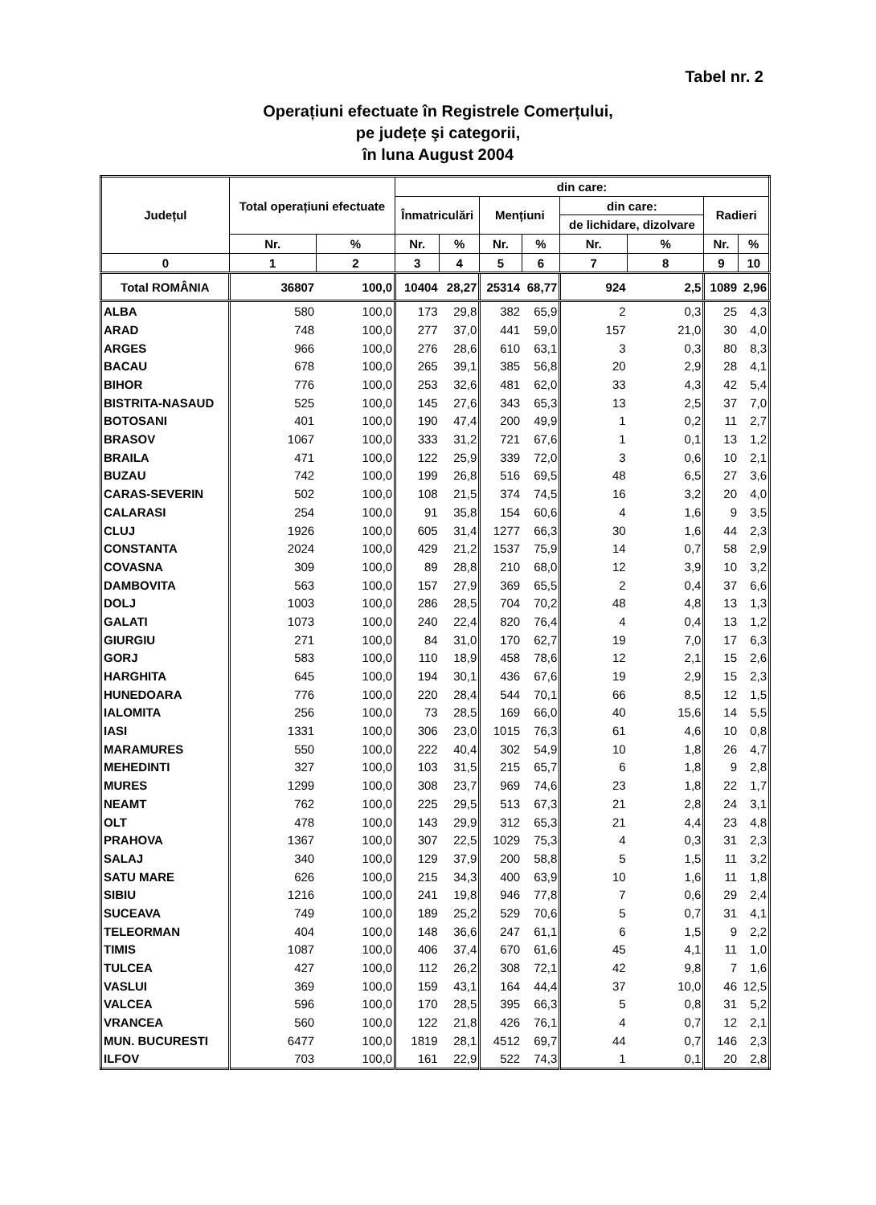Tabel nr. 2
Operațiuni efectuate în Registrele Comerțului,
pe județe şi categorii,
în luna August 2004
| Județul | Total operațiuni efectuate | | din care: | | | | | | | |
| --- | --- | --- | --- | --- | --- | --- | --- | --- | --- | --- |
| | | | Înmatriculări | | Mențiuni | | din care: | | Radieri | |
| | | | | | | | de lichidare, dizolvare | | | |
| | Nr. | % | Nr. | % | Nr. | % | Nr. | % | Nr. | % |
| 0 | 1 | 2 | 3 | 4 | 5 | 6 | 7 | 8 | 9 | 10 |
| Total ROMÂNIA | 36807 | 100,0 | 10404 | 28,27 | 25314 | 68,77 | 924 | 2,5 | 1089 | 2,96 |
| ALBA | 580 | 100,0 | 173 | 29,8 | 382 | 65,9 | 2 | 0,3 | 25 | 4,3 |
| ARAD | 748 | 100,0 | 277 | 37,0 | 441 | 59,0 | 157 | 21,0 | 30 | 4,0 |
| ARGES | 966 | 100,0 | 276 | 28,6 | 610 | 63,1 | 3 | 0,3 | 80 | 8,3 |
| BACAU | 678 | 100,0 | 265 | 39,1 | 385 | 56,8 | 20 | 2,9 | 28 | 4,1 |
| BIHOR | 776 | 100,0 | 253 | 32,6 | 481 | 62,0 | 33 | 4,3 | 42 | 5,4 |
| BISTRITA-NASAUD | 525 | 100,0 | 145 | 27,6 | 343 | 65,3 | 13 | 2,5 | 37 | 7,0 |
| BOTOSANI | 401 | 100,0 | 190 | 47,4 | 200 | 49,9 | 1 | 0,2 | 11 | 2,7 |
| BRASOV | 1067 | 100,0 | 333 | 31,2 | 721 | 67,6 | 1 | 0,1 | 13 | 1,2 |
| BRAILA | 471 | 100,0 | 122 | 25,9 | 339 | 72,0 | 3 | 0,6 | 10 | 2,1 |
| BUZAU | 742 | 100,0 | 199 | 26,8 | 516 | 69,5 | 48 | 6,5 | 27 | 3,6 |
| CARAS-SEVERIN | 502 | 100,0 | 108 | 21,5 | 374 | 74,5 | 16 | 3,2 | 20 | 4,0 |
| CALARASI | 254 | 100,0 | 91 | 35,8 | 154 | 60,6 | 4 | 1,6 | 9 | 3,5 |
| CLUJ | 1926 | 100,0 | 605 | 31,4 | 1277 | 66,3 | 30 | 1,6 | 44 | 2,3 |
| CONSTANTA | 2024 | 100,0 | 429 | 21,2 | 1537 | 75,9 | 14 | 0,7 | 58 | 2,9 |
| COVASNA | 309 | 100,0 | 89 | 28,8 | 210 | 68,0 | 12 | 3,9 | 10 | 3,2 |
| DAMBOVITA | 563 | 100,0 | 157 | 27,9 | 369 | 65,5 | 2 | 0,4 | 37 | 6,6 |
| DOLJ | 1003 | 100,0 | 286 | 28,5 | 704 | 70,2 | 48 | 4,8 | 13 | 1,3 |
| GALATI | 1073 | 100,0 | 240 | 22,4 | 820 | 76,4 | 4 | 0,4 | 13 | 1,2 |
| GIURGIU | 271 | 100,0 | 84 | 31,0 | 170 | 62,7 | 19 | 7,0 | 17 | 6,3 |
| GORJ | 583 | 100,0 | 110 | 18,9 | 458 | 78,6 | 12 | 2,1 | 15 | 2,6 |
| HARGHITA | 645 | 100,0 | 194 | 30,1 | 436 | 67,6 | 19 | 2,9 | 15 | 2,3 |
| HUNEDOARA | 776 | 100,0 | 220 | 28,4 | 544 | 70,1 | 66 | 8,5 | 12 | 1,5 |
| IALOMITA | 256 | 100,0 | 73 | 28,5 | 169 | 66,0 | 40 | 15,6 | 14 | 5,5 |
| IASI | 1331 | 100,0 | 306 | 23,0 | 1015 | 76,3 | 61 | 4,6 | 10 | 0,8 |
| MARAMURES | 550 | 100,0 | 222 | 40,4 | 302 | 54,9 | 10 | 1,8 | 26 | 4,7 |
| MEHEDINTI | 327 | 100,0 | 103 | 31,5 | 215 | 65,7 | 6 | 1,8 | 9 | 2,8 |
| MURES | 1299 | 100,0 | 308 | 23,7 | 969 | 74,6 | 23 | 1,8 | 22 | 1,7 |
| NEAMT | 762 | 100,0 | 225 | 29,5 | 513 | 67,3 | 21 | 2,8 | 24 | 3,1 |
| OLT | 478 | 100,0 | 143 | 29,9 | 312 | 65,3 | 21 | 4,4 | 23 | 4,8 |
| PRAHOVA | 1367 | 100,0 | 307 | 22,5 | 1029 | 75,3 | 4 | 0,3 | 31 | 2,3 |
| SALAJ | 340 | 100,0 | 129 | 37,9 | 200 | 58,8 | 5 | 1,5 | 11 | 3,2 |
| SATU MARE | 626 | 100,0 | 215 | 34,3 | 400 | 63,9 | 10 | 1,6 | 11 | 1,8 |
| SIBIU | 1216 | 100,0 | 241 | 19,8 | 946 | 77,8 | 7 | 0,6 | 29 | 2,4 |
| SUCEAVA | 749 | 100,0 | 189 | 25,2 | 529 | 70,6 | 5 | 0,7 | 31 | 4,1 |
| TELEORMAN | 404 | 100,0 | 148 | 36,6 | 247 | 61,1 | 6 | 1,5 | 9 | 2,2 |
| TIMIS | 1087 | 100,0 | 406 | 37,4 | 670 | 61,6 | 45 | 4,1 | 11 | 1,0 |
| TULCEA | 427 | 100,0 | 112 | 26,2 | 308 | 72,1 | 42 | 9,8 | 7 | 1,6 |
| VASLUI | 369 | 100,0 | 159 | 43,1 | 164 | 44,4 | 37 | 10,0 | 46 | 12,5 |
| VALCEA | 596 | 100,0 | 170 | 28,5 | 395 | 66,3 | 5 | 0,8 | 31 | 5,2 |
| VRANCEA | 560 | 100,0 | 122 | 21,8 | 426 | 76,1 | 4 | 0,7 | 12 | 2,1 |
| MUN. BUCURESTI | 6477 | 100,0 | 1819 | 28,1 | 4512 | 69,7 | 44 | 0,7 | 146 | 2,3 |
| ILFOV | 703 | 100,0 | 161 | 22,9 | 522 | 74,3 | 1 | 0,1 | 20 | 2,8 |